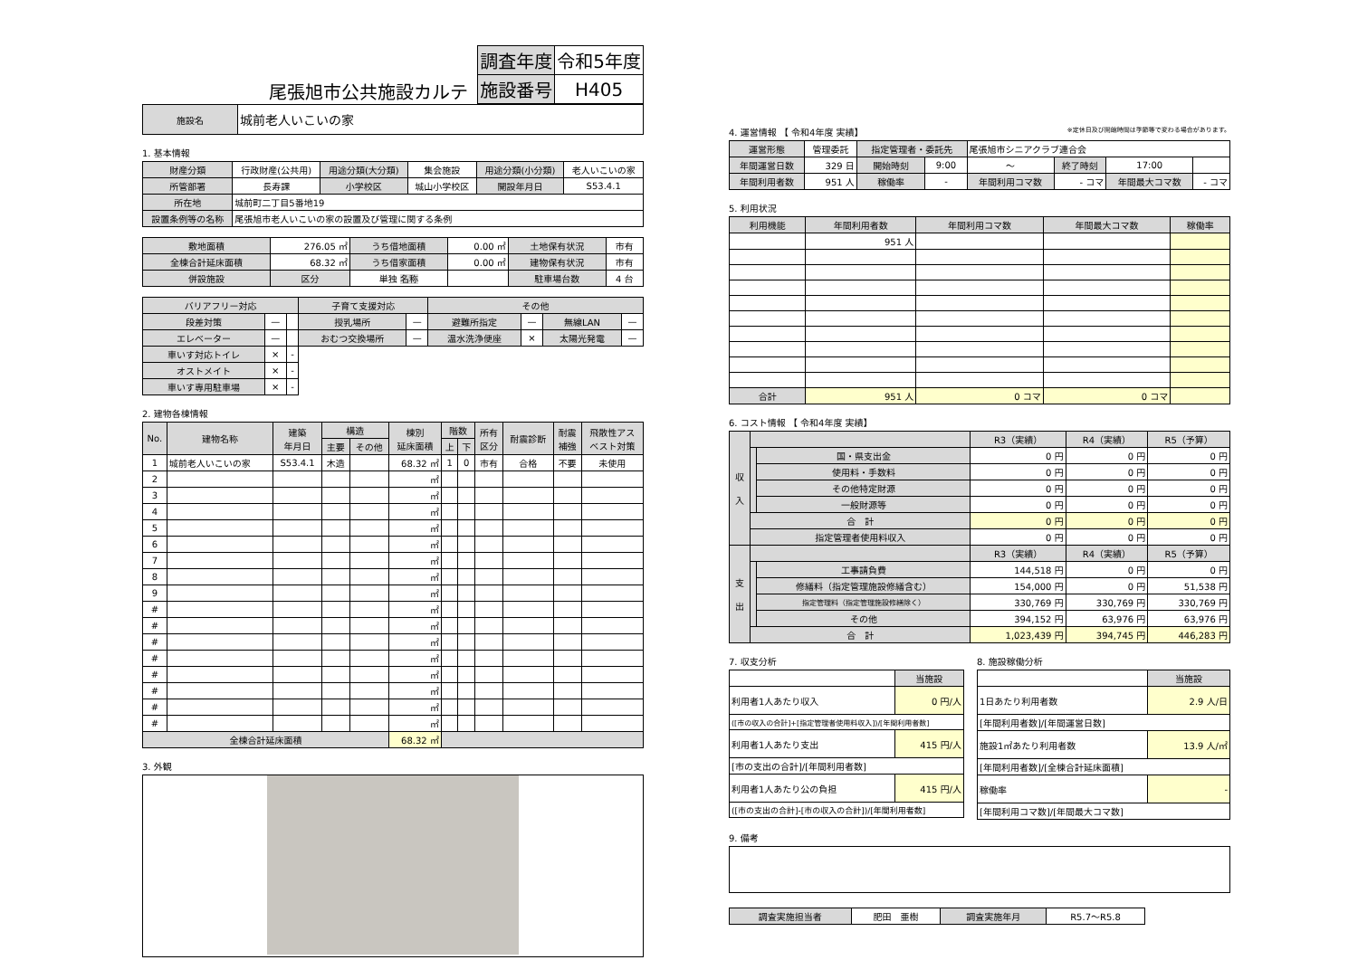尾張旭市公共施設カルテ
| 調査年度 | 令和5年度 |
| 施設番号 | H405 |
| 施設名 | 城前老人いこいの家 |
1. 基本情報
| 財産分類 | 行政財産(公共用) | 用途分類(大分類) | 集会施設 | 用途分類(小分類) | 老人いこいの家 |
| 所管部署 | 長寿課 | 小学校区 | 城山小学校区 | 開設年月日 | S53.4.1 |
| 所在地 | 城前町二丁目5番地19 | | | | |
| 設置条例等の名称 | 尾張旭市老人いこいの家の設置及び管理に関する条例 | | | | |
| 敷地面積 | 276.05 ㎡ | うち借地面積 | 0.00 ㎡ | 土地保有状況 | 市有 |
| 全棟合計延床面積 | 68.32 ㎡ | うち借家面積 | 0.00 ㎡ | 建物保有状況 | 市有 |
| 併設施設 | 区分 | 単独 名称 | | 駐車場台数 | 4 台 |
| バリアフリー対応 | | | 子育て支援対応 | | その他 | | | |
| 段差対策 | — | | 授乳場所 | — | 避難所指定 | — | 無線LAN | — |
| エレベーター | — | | おむつ交換場所 | — | 温水洗浄便座 | × | 太陽光発電 | — |
| 車いす対応トイレ | × | - | | | | | | |
| オストメイト | × | - | | | | | | |
| 車いす専用駐車場 | × | - | | | | | | |
2. 建物各棟情報
| No. | 建物名称 | 建築 年月日 | 構造 | | 棟別 延床面積 | 階数 | | 所有 区分 | 耐震診断 | 耐震 補強 | 飛散性アス ベスト対策 |
| --- | --- | --- | --- | --- | --- | --- | --- | --- | --- | --- | --- |
| | | | 主要 | その他 | | 上 | 下 | | | | |
| 1 | 城前老人いこいの家 | S53.4.1 | 木造 | | 68.32 ㎡ | 1 | 0 | 市有 | 合格 | 不要 | 未使用 |
| 2 | | | | | ㎡ | | | | | | |
| 3 | | | | | ㎡ | | | | | | |
| 4 | | | | | ㎡ | | | | | | |
| 5 | | | | | ㎡ | | | | | | |
| 6 | | | | | ㎡ | | | | | | |
| 7 | | | | | ㎡ | | | | | | |
| 8 | | | | | ㎡ | | | | | | |
| 9 | | | | | ㎡ | | | | | | |
| # | | | | | ㎡ | | | | | | |
| # | | | | | ㎡ | | | | | | |
| # | | | | | ㎡ | | | | | | |
| # | | | | | ㎡ | | | | | | |
| # | | | | | ㎡ | | | | | | |
| # | | | | | ㎡ | | | | | | |
| # | | | | | ㎡ | | | | | | |
| # | | | | | ㎡ | | | | | | |
| 全棟合計延床面積 | | | | | 68.32 ㎡ | | | | | | |
3. 外観
4. 運営情報 【 令和4年度 実績】 ※定休日及び開館時間は季節等で変わる場合があります。
| 運営形態 | 管理委託 | 指定管理者・委託先 | | 尾張旭市シニアクラブ連合会 | | | |
| 年間運営日数 | 329 日 | 開始時刻 | 9:00 | ～ | 終了時刻 | 17:00 | |
| 年間利用者数 | 951 人 | 稼働率 | - | 年間利用コマ数 | - コマ | 年間最大コマ数 | - コマ |
5. 利用状況
| 利用機能 | 年間利用者数 | 年間利用コマ数 | 年間最大コマ数 | 稼働率 |
| --- | --- | --- | --- | --- |
| | 951 人 | | | |
| 合計 | 951 人 | 0 コマ | 0 コマ | |
6. コスト情報 【 令和4年度 実績】
| 収 入 | | | R3（実績） | R4（実績） | R5（予算） |
| | | 国・県支出金 | 0 円 | 0 円 | 0 円 |
| | | 使用料・手数料 | 0 円 | 0 円 | 0 円 |
| | | その他特定財源 | 0 円 | 0 円 | 0 円 |
| | | 一般財源等 | 0 円 | 0 円 | 0 円 |
| | 合 計 | | 0 円 | 0 円 | 0 円 |
| | 指定管理者使用料収入 | | 0 円 | 0 円 | 0 円 |
| 支 出 | | | R3（実績） | R4（実績） | R5（予算） |
| | | 工事請負費 | 144,518 円 | 0 円 | 0 円 |
| | | 修繕料（指定管理施設修繕含む） | 154,000 円 | 0 円 | 51,538 円 |
| | | 指定管理料（指定管理施設修繕除く） | 330,769 円 | 330,769 円 | 330,769 円 |
| | | その他 | 394,152 円 | 63,976 円 | 63,976 円 |
| | 合 計 | | 1,023,439 円 | 394,745 円 | 446,283 円 |
7. 収支分析
| | 当施設 |
| 利用者1人あたり収入 | 0 円/人 |
| ([市の収入の合計]+[指定管理者使用料収入])/[年間利用者数] | |
| 利用者1人あたり支出 | 415 円/人 |
| [市の支出の合計]/[年間利用者数] | |
| 利用者1人あたり公の負担 | 415 円/人 |
| ([市の支出の合計]-[市の収入の合計])/[年間利用者数] | |
8. 施設稼働分析
| | 当施設 |
| 1日あたり利用者数 | 2.9 人/日 |
| [年間利用者数]/[年間運営日数] | |
| 施設1㎡あたり利用者数 | 13.9 人/㎡ |
| [年間利用者数]/[全棟合計延床面積] | |
| 稼働率 | - |
| [年間利用コマ数]/[年間最大コマ数] | |
9. 備考
| 調査実施担当者 | 肥田 亜樹 | 調査実施年月 | R5.7～R5.8 |